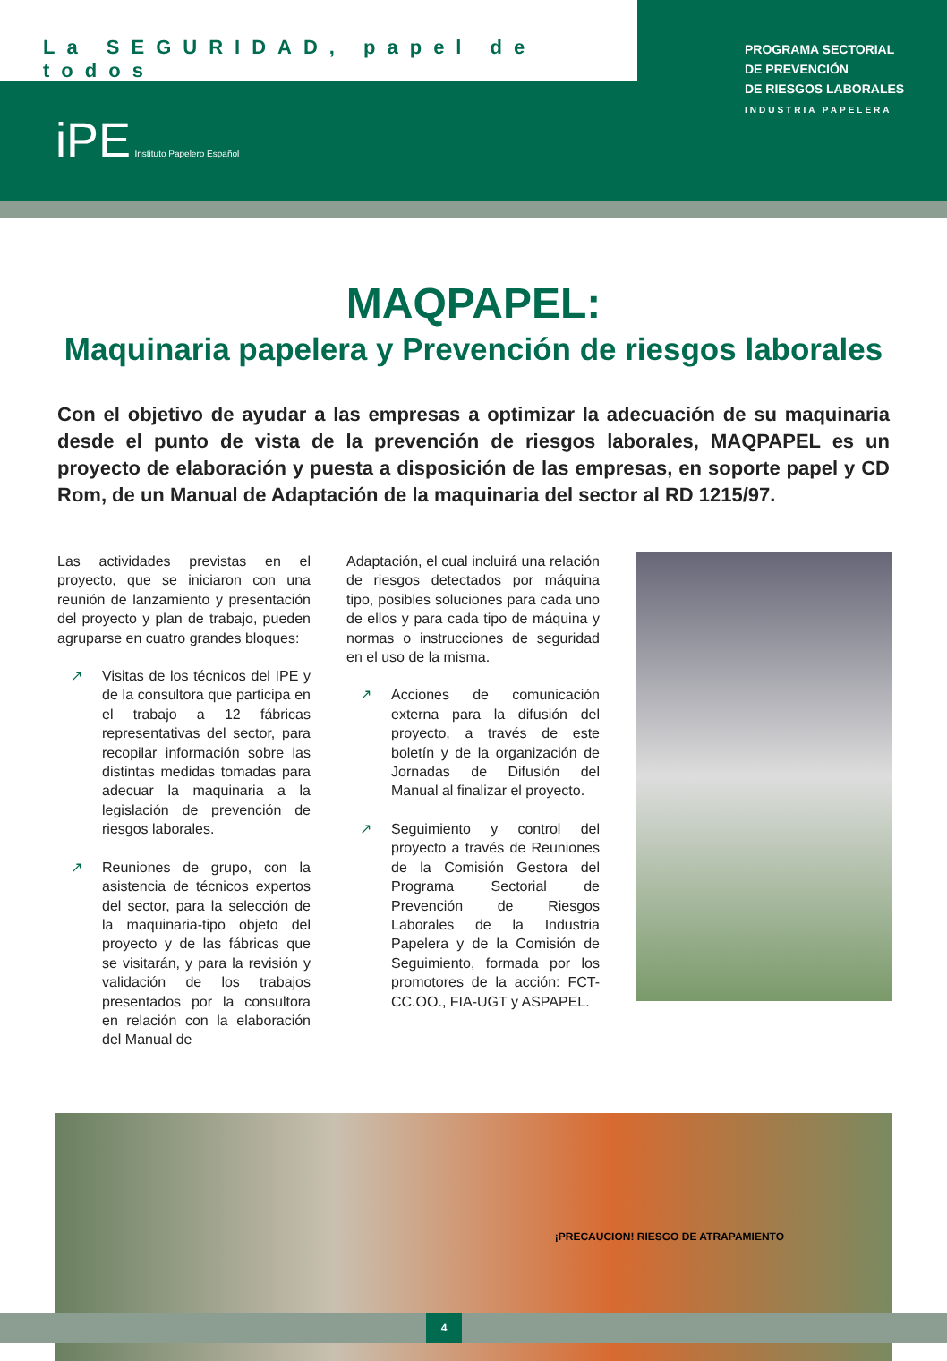La SEGURIDAD, papel de todos
PROGRAMA SECTORIAL
DE PREVENCIÓN
DE RIESGOS LABORALES
INDUSTRIA PAPELERA
iPE Instituto Papelero Español
MAQPAPEL:
Maquinaria papelera y Prevención de riesgos laborales
Con el objetivo de ayudar a las empresas a optimizar la adecuación de su maquinaria desde el punto de vista de la prevención de riesgos laborales, MAQPAPEL es un proyecto de elaboración y puesta a disposición de las empresas, en soporte papel y CD Rom, de un Manual de Adaptación de la maquinaria del sector al RD 1215/97.
Las actividades previstas en el proyecto, que se iniciaron con una reunión de lanzamiento y presentación del proyecto y plan de trabajo, pueden agruparse en cuatro grandes bloques:
↗ Visitas de los técnicos del IPE y de la consultora que participa en el trabajo a 12 fábricas representativas del sector, para recopilar información sobre las distintas medidas tomadas para adecuar la maquinaria a la legislación de prevención de riesgos laborales.
↗ Reuniones de grupo, con la asistencia de técnicos expertos del sector, para la selección de la maquinaria-tipo objeto del proyecto y de las fábricas que se visitarán, y para la revisión y validación de los trabajos presentados por la consultora en relación con la elaboración del Manual de
Adaptación, el cual incluirá una relación de riesgos detectados por máquina tipo, posibles soluciones para cada uno de ellos y para cada tipo de máquina y normas o instrucciones de seguridad en el uso de la misma.
↗ Acciones de comunicación externa para la difusión del proyecto, a través de este boletín y de la organización de Jornadas de Difusión del Manual al finalizar el proyecto.
↗ Seguimiento y control del proyecto a través de Reuniones de la Comisión Gestora del Programa Sectorial de Prevención de Riesgos Laborales de la Industria Papelera y de la Comisión de Seguimiento, formada por los promotores de la acción: FCT-CC.OO., FIA-UGT y ASPAPEL.
¡PRECAUCION! RIESGO DE ATRAPAMIENTO
4